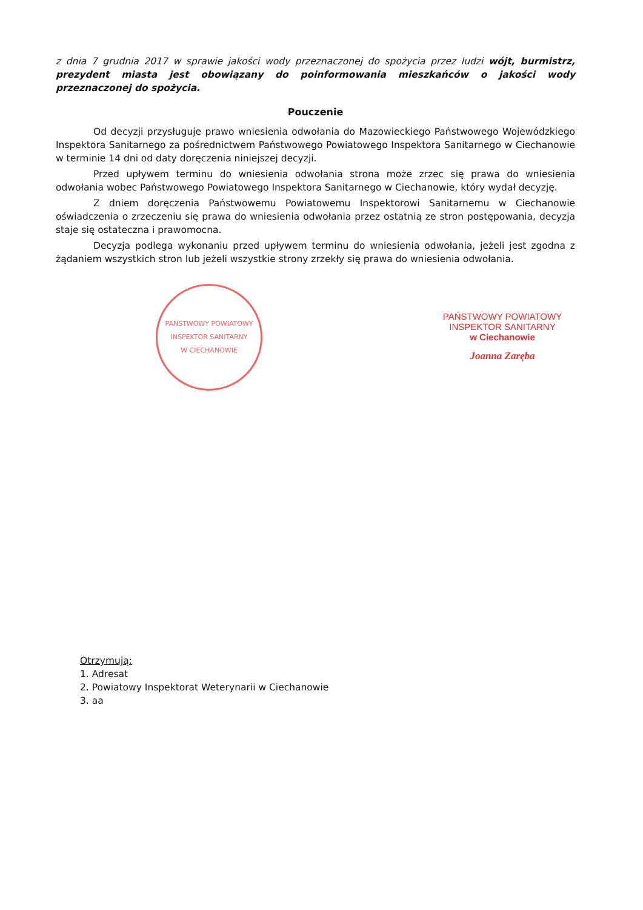z dnia 7 grudnia 2017 w sprawie jakości wody przeznaczonej do spożycia przez ludzi wójt, burmistrz, prezydent miasta jest obowiązany do poinformowania mieszkańców o jakości wody przeznaczonej do spożycia.
Pouczenie
Od decyzji przysługuje prawo wniesienia odwołania do Mazowieckiego Państwowego Wojewódzkiego Inspektora Sanitarnego za pośrednictwem Państwowego Powiatowego Inspektora Sanitarnego w Ciechanowie w terminie 14 dni od daty doręczenia niniejszej decyzji.
Przed upływem terminu do wniesienia odwołania strona może zrzec się prawa do wniesienia odwołania wobec Państwowego Powiatowego Inspektora Sanitarnego w Ciechanowie, który wydał decyzję.
Z dniem doręczenia Państwowemu Powiatowemu Inspektorowi Sanitarnemu w Ciechanowie oświadczenia o zrzeczeniu się prawa do wniesienia odwołania przez ostatnią ze stron postępowania, decyzja staje się ostateczna i prawomocna.
Decyzja podlega wykonaniu przed upływem terminu do wniesienia odwołania, jeżeli jest zgodna z żądaniem wszystkich stron lub jeżeli wszystkie strony zrzekły się prawa do wniesienia odwołania.
PAŃSTWOWY POWIATOWY INSPEKTOR SANITARNY
W CIECHANOWIE
PAŃSTWOWY POWIATOWY
INSPEKTOR SANITARNY
w Ciechanowie
Joanna Zaręba
Otrzymują:
1. Adresat
2. Powiatowy Inspektorat Weterynarii w Ciechanowie
3. aa